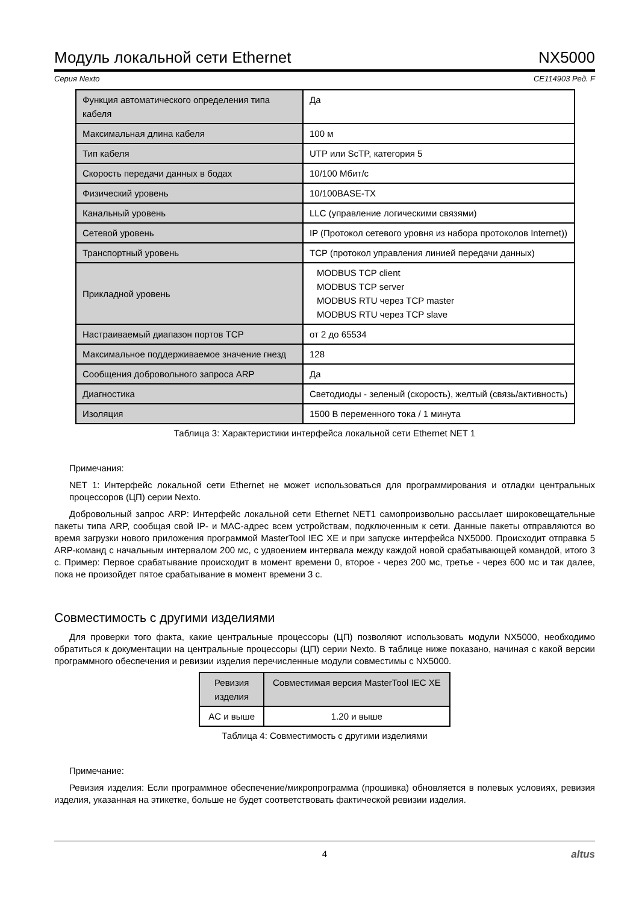Модуль локальной сети Ethernet NX5000
Серия Nexto CE114903 Ред. F
| Функция автоматического определения типа кабеля | Да |
| Максимальная длина кабеля | 100 м |
| Тип кабеля | UTP или ScTP, категория 5 |
| Скорость передачи данных в бодах | 10/100 Мбит/с |
| Физический уровень | 10/100BASE-TX |
| Канальный уровень | LLC (управление логическими связями) |
| Сетевой уровень | IP (Протокол сетевого уровня из набора протоколов Internet)) |
| Транспортный уровень | TCP (протокол управления линией передачи данных) |
| Прикладной уровень | MODBUS TCP client MODBUS TCP server MODBUS RTU через TCP master MODBUS RTU через TCP slave |
| Настраиваемый диапазон портов TCP | от 2 до 65534 |
| Максимальное поддерживаемое значение гнезд | 128 |
| Сообщения добровольного запроса ARP | Да |
| Диагностика | Светодиоды - зеленый (скорость), желтый (связь/активность) |
| Изоляция | 1500 В переменного тока / 1 минута |
Таблица 3: Характеристики интерфейса локальной сети Ethernet NET 1
Примечания:
NET 1: Интерфейс локальной сети Ethernet не может использоваться для программирования и отладки центральных процессоров (ЦП) серии Nexto.
Добровольный запрос ARP: Интерфейс локальной сети Ethernet NET1 самопроизвольно рассылает широковещательные пакеты типа ARP, сообщая свой IP- и MAC-адрес всем устройствам, подключенным к сети. Данные пакеты отправляются во время загрузки нового приложения программой MasterTool IEC XE и при запуске интерфейса NX5000. Происходит отправка 5 ARP-команд с начальным интервалом 200 мс, с удвоением интервала между каждой новой срабатывающей командой, итого 3 с. Пример: Первое срабатывание происходит в момент времени 0, второе - через 200 мс, третье - через 600 мс и так далее, пока не произойдет пятое срабатывание в момент времени 3 с.
Совместимость с другими изделиями
Для проверки того факта, какие центральные процессоры (ЦП) позволяют использовать модули NX5000, необходимо обратиться к документации на центральные процессоры (ЦП) серии Nexto. В таблице ниже показано, начиная с какой версии программного обеспечения и ревизии изделия перечисленные модули совместимы с NX5000.
| Ревизия изделия | Совместимая версия MasterTool IEC XE |
| --- | --- |
| AC и выше | 1.20 и выше |
Таблица 4: Совместимость с другими изделиями
Примечание:
Ревизия изделия: Если программное обеспечение/микропрограмма (прошивка) обновляется в полевых условиях, ревизия изделия, указанная на этикетке, больше не будет соответствовать фактической ревизии изделия.
4 altus